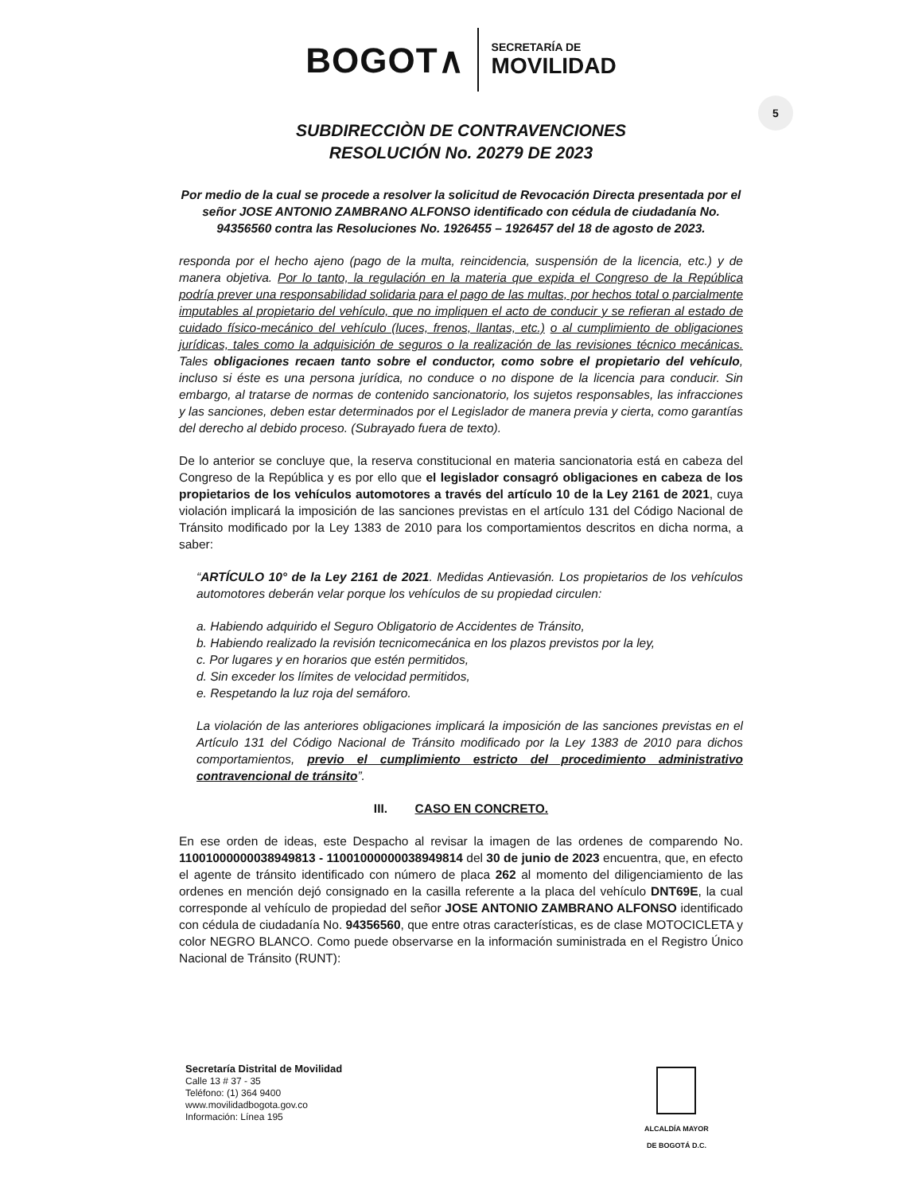BOGOT∧
SECRETARÍA DE
MOVILIDAD
5
SUBDIRECCIÒN DE CONTRAVENCIONES
RESOLUCIÓN No. 20279 DE 2023
Por medio de la cual se procede a resolver la solicitud de Revocación Directa presentada por el señor JOSE ANTONIO ZAMBRANO ALFONSO identificado con cédula de ciudadanía No. 94356560 contra las Resoluciones No. 1926455 – 1926457 del 18 de agosto de 2023.
responda por el hecho ajeno (pago de la multa, reincidencia, suspensión de la licencia, etc.) y de manera objetiva. Por lo tanto, la regulación en la materia que expida el Congreso de la República podría prever una responsabilidad solidaria para el pago de las multas, por hechos total o parcialmente imputables al propietario del vehículo, que no impliquen el acto de conducir y se refieran al estado de cuidado físico-mecánico del vehículo (luces, frenos, llantas, etc.) o al cumplimiento de obligaciones jurídicas, tales como la adquisición de seguros o la realización de las revisiones técnico mecánicas. Tales obligaciones recaen tanto sobre el conductor, como sobre el propietario del vehículo, incluso si éste es una persona jurídica, no conduce o no dispone de la licencia para conducir. Sin embargo, al tratarse de normas de contenido sancionatorio, los sujetos responsables, las infracciones y las sanciones, deben estar determinados por el Legislador de manera previa y cierta, como garantías del derecho al debido proceso. (Subrayado fuera de texto).
De lo anterior se concluye que, la reserva constitucional en materia sancionatoria está en cabeza del Congreso de la República y es por ello que el legislador consagró obligaciones en cabeza de los propietarios de los vehículos automotores a través del artículo 10 de la Ley 2161 de 2021, cuya violación implicará la imposición de las sanciones previstas en el artículo 131 del Código Nacional de Tránsito modificado por la Ley 1383 de 2010 para los comportamientos descritos en dicha norma, a saber:
“ARTÍCULO 10° de la Ley 2161 de 2021. Medidas Antievasión. Los propietarios de los vehículos automotores deberán velar porque los vehículos de su propiedad circulen:
a. Habiendo adquirido el Seguro Obligatorio de Accidentes de Tránsito,
b. Habiendo realizado la revisión tecnicomecánica en los plazos previstos por la ley,
c. Por lugares y en horarios que estén permitidos,
d. Sin exceder los límites de velocidad permitidos,
e. Respetando la luz roja del semáforo.
La violación de las anteriores obligaciones implicará la imposición de las sanciones previstas en el Artículo 131 del Código Nacional de Tránsito modificado por la Ley 1383 de 2010 para dichos comportamientos, previo el cumplimiento estricto del procedimiento administrativo contravencional de tránsito”.
III. CASO EN CONCRETO.
En ese orden de ideas, este Despacho al revisar la imagen de las ordenes de comparendo No. 11001000000038949813 - 11001000000038949814 del 30 de junio de 2023 encuentra, que, en efecto el agente de tránsito identificado con número de placa 262 al momento del diligenciamiento de las ordenes en mención dejó consignado en la casilla referente a la placa del vehículo DNT69E, la cual corresponde al vehículo de propiedad del señor JOSE ANTONIO ZAMBRANO ALFONSO identificado con cédula de ciudadanía No. 94356560, que entre otras características, es de clase MOTOCICLETA y color NEGRO BLANCO. Como puede observarse en la información suministrada en el Registro Único Nacional de Tránsito (RUNT):
Secretaría Distrital de Movilidad
Calle 13 # 37 - 35
Teléfono: (1) 364 9400
www.movilidadbogota.gov.co
Información: Línea 195
ALCALDÍA MAYOR
DE BOGOTÁ D.C.